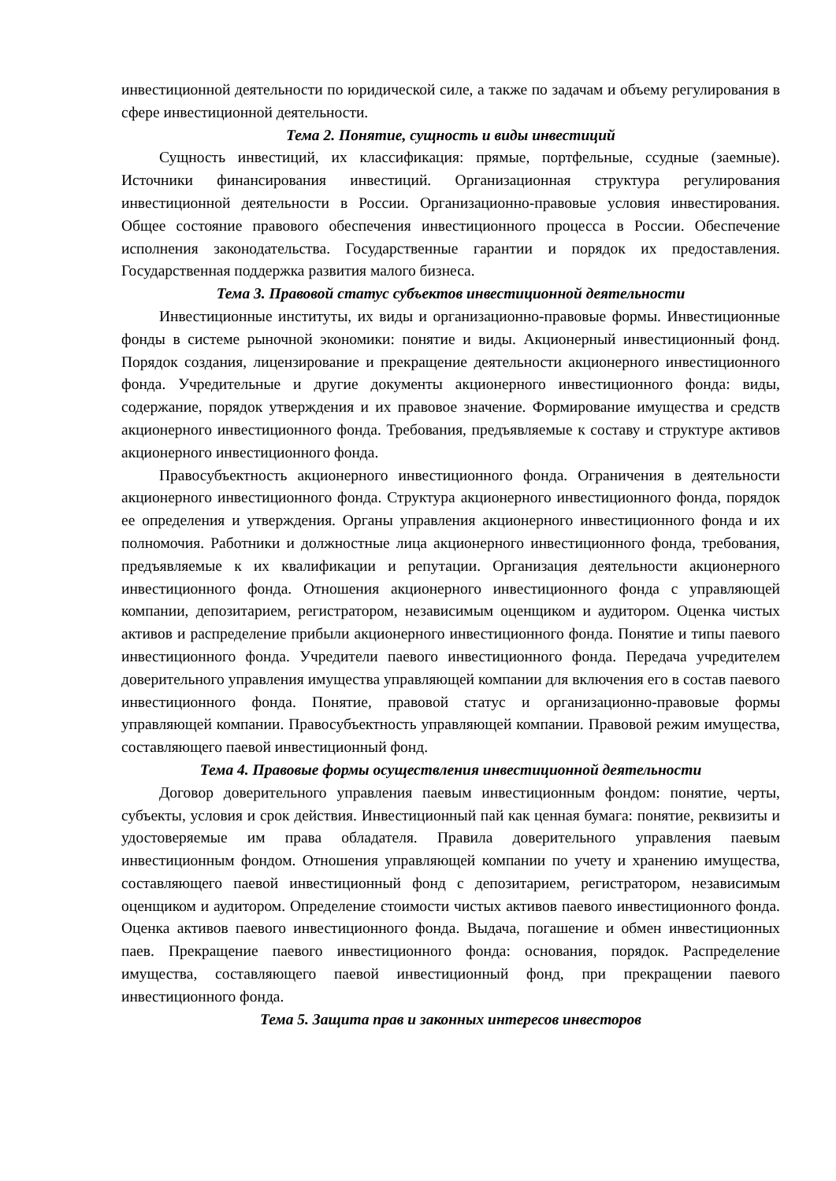инвестиционной деятельности по юридической силе, а также по задачам и объему регулирования в сфере инвестиционной деятельности.
Тема 2. Понятие, сущность и виды инвестиций
Сущность инвестиций, их классификация: прямые, портфельные, ссудные (заемные). Источники финансирования инвестиций. Организационная структура регулирования инвестиционной деятельности в России. Организационно-правовые условия инвестирования. Общее состояние правового обеспечения инвестиционного процесса в России. Обеспечение исполнения законодательства. Государственные гарантии и порядок их предоставления. Государственная поддержка развития малого бизнеса.
Тема 3. Правовой статус субъектов инвестиционной деятельности
Инвестиционные институты, их виды и организационно-правовые формы. Инвестиционные фонды в системе рыночной экономики: понятие и виды. Акционерный инвестиционный фонд. Порядок создания, лицензирование и прекращение деятельности акционерного инвестиционного фонда. Учредительные и другие документы акционерного инвестиционного фонда: виды, содержание, порядок утверждения и их правовое значение. Формирование имущества и средств акционерного инвестиционного фонда. Требования, предъявляемые к составу и структуре активов акционерного инвестиционного фонда.
Правосубъектность акционерного инвестиционного фонда. Ограничения в деятельности акционерного инвестиционного фонда. Структура акционерного инвестиционного фонда, порядок ее определения и утверждения. Органы управления акционерного инвестиционного фонда и их полномочия. Работники и должностные лица акционерного инвестиционного фонда, требования, предъявляемые к их квалификации и репутации. Организация деятельности акционерного инвестиционного фонда. Отношения акционерного инвестиционного фонда с управляющей компании, депозитарием, регистратором, независимым оценщиком и аудитором. Оценка чистых активов и распределение прибыли акционерного инвестиционного фонда. Понятие и типы паевого инвестиционного фонда. Учредители паевого инвестиционного фонда. Передача учредителем доверительного управления имущества управляющей компании для включения его в состав паевого инвестиционного фонда. Понятие, правовой статус и организационно-правовые формы управляющей компании. Правосубъектность управляющей компании. Правовой режим имущества, составляющего паевой инвестиционный фонд.
Тема 4. Правовые формы осуществления инвестиционной деятельности
Договор доверительного управления паевым инвестиционным фондом: понятие, черты, субъекты, условия и срок действия. Инвестиционный пай как ценная бумага: понятие, реквизиты и удостоверяемые им права обладателя. Правила доверительного управления паевым инвестиционным фондом. Отношения управляющей компании по учету и хранению имущества, составляющего паевой инвестиционный фонд с депозитарием, регистратором, независимым оценщиком и аудитором. Определение стоимости чистых активов паевого инвестиционного фонда. Оценка активов паевого инвестиционного фонда. Выдача, погашение и обмен инвестиционных паев. Прекращение паевого инвестиционного фонда: основания, порядок. Распределение имущества, составляющего паевой инвестиционный фонд, при прекращении паевого инвестиционного фонда.
Тема 5. Защита прав и законных интересов инвесторов